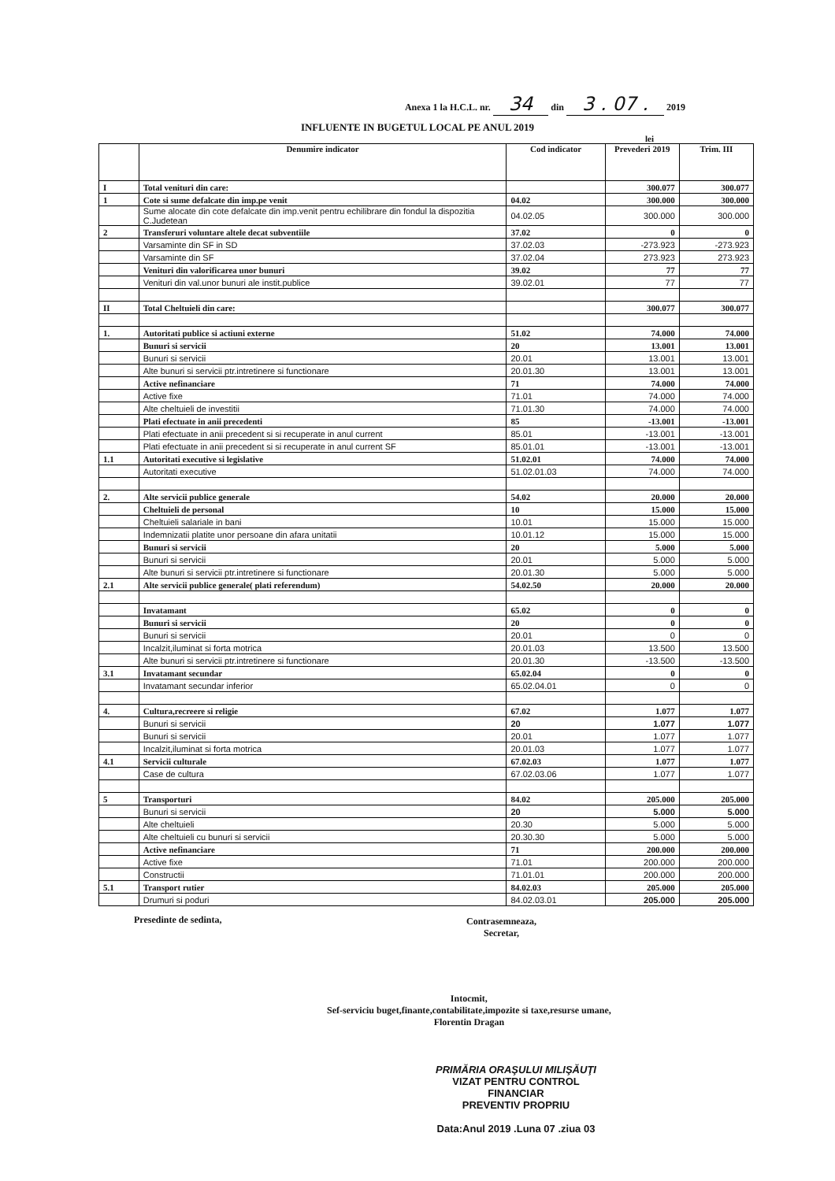Anexa 1 la H.C.L. nr. 34 din 3 . 07 . 2019
INFLUENTE IN BUGETUL LOCAL PE ANUL 2019
lei
| | Denumire indicator | Cod indicator | Prevederi 2019 | Trim. III |
| --- | --- | --- | --- | --- |
| I | Total venituri din care: | | 300.077 | 300.077 |
| 1 | Cote si sume defalcate din imp.pe venit | 04.02 | 300.000 | 300.000 |
| | Sume alocate din cote defalcate din imp.venit pentru echilibrare din fondul la dispozitia C.Judetean | 04.02.05 | 300.000 | 300.000 |
| 2 | Transferuri voluntare altele decat subventiile | 37.02 | 0 | 0 |
| | Varsaminte din SF in SD | 37.02.03 | -273.923 | -273.923 |
| | Varsaminte din SF | 37.02.04 | 273.923 | 273.923 |
| | Venituri din valorificarea unor bunuri | 39.02 | 77 | 77 |
| | Venituri din val.unor bunuri ale instit.publice | 39.02.01 | 77 | 77 |
| II | Total Cheltuieli din care: | | 300.077 | 300.077 |
| 1. | Autoritati publice si actiuni externe | 51.02 | 74.000 | 74.000 |
| | Bunuri si servicii | 20 | 13.001 | 13.001 |
| | Bunuri si servicii | 20.01 | 13.001 | 13.001 |
| | Alte bunuri si servicii ptr.intretinere si functionare | 20.01.30 | 13.001 | 13.001 |
| | Active nefinanciare | 71 | 74.000 | 74.000 |
| | Active fixe | 71.01 | 74.000 | 74.000 |
| | Alte cheltuieli de investitii | 71.01.30 | 74.000 | 74.000 |
| | Plati efectuate in anii precedenti | 85 | -13.001 | -13.001 |
| | Plati efectuate in anii precedent si si recuperate in anul current | 85.01 | -13.001 | -13.001 |
| | Plati efectuate in anii precedent si si recuperate in anul current SF | 85.01.01 | -13.001 | -13.001 |
| 1.1 | Autoritati executive si legislative | 51.02.01 | 74.000 | 74.000 |
| | Autoritati executive | 51.02.01.03 | 74.000 | 74.000 |
| 2. | Alte servicii publice generale | 54.02 | 20.000 | 20.000 |
| | Cheltuieli de personal | 10 | 15.000 | 15.000 |
| | Cheltuieli salariale in bani | 10.01 | 15.000 | 15.000 |
| | Indemnizatii platite unor persoane din afara unitatii | 10.01.12 | 15.000 | 15.000 |
| | Bunuri si servicii | 20 | 5.000 | 5.000 |
| | Bunuri si servicii | 20.01 | 5.000 | 5.000 |
| | Alte bunuri si servicii ptr.intretinere si functionare | 20.01.30 | 5.000 | 5.000 |
| 2.1 | Alte servicii publice generale( plati referendum) | 54.02.50 | 20.000 | 20.000 |
| | Invatamant | 65.02 | 0 | 0 |
| | Bunuri si servicii | 20 | 0 | 0 |
| | Bunuri si servicii | 20.01 | 0 | 0 |
| | Incalzit,iluminat si forta motrica | 20.01.03 | 13.500 | 13.500 |
| | Alte bunuri si servicii ptr.intretinere si functionare | 20.01.30 | -13.500 | -13.500 |
| 3.1 | Invatamant secundar | 65.02.04 | 0 | 0 |
| | Invatamant secundar inferior | 65.02.04.01 | 0 | 0 |
| 4. | Cultura,recreere si religie | 67.02 | 1.077 | 1.077 |
| | Bunuri si servicii | 20 | 1.077 | 1.077 |
| | Bunuri si servicii | 20.01 | 1.077 | 1.077 |
| | Incalzit,iluminat si forta motrica | 20.01.03 | 1.077 | 1.077 |
| 4.1 | Servicii culturale | 67.02.03 | 1.077 | 1.077 |
| | Case de cultura | 67.02.03.06 | 1.077 | 1.077 |
| 5 | Transporturi | 84.02 | 205.000 | 205.000 |
| | Bunuri si servicii | 20 | 5.000 | 5.000 |
| | Alte cheltuieli | 20.30 | 5.000 | 5.000 |
| | Alte cheltuieli cu bunuri si servicii | 20.30.30 | 5.000 | 5.000 |
| | Active nefinanciare | 71 | 200.000 | 200.000 |
| | Active fixe | 71.01 | 200.000 | 200.000 |
| | Constructii | 71.01.01 | 200.000 | 200.000 |
| 5.1 | Transport rutier | 84.02.03 | 205.000 | 205.000 |
| | Drumuri si poduri | 84.02.03.01 | 205.000 | 205.000 |
Presedinte de sedinta,
Contrasemneaza,
Secretar,
Intocmit,
Sef-serviciu buget,finante,contabilitate,impozite si taxe,resurse umane,
Florentin Dragan
PRIMĂRIA ORAŞULUI MILIŞĂUŢI
VIZAT PENTRU CONTROL FINANCIAR
PREVENTIV PROPRIU
Data:Anul 2019 .Luna 07 .ziua 03